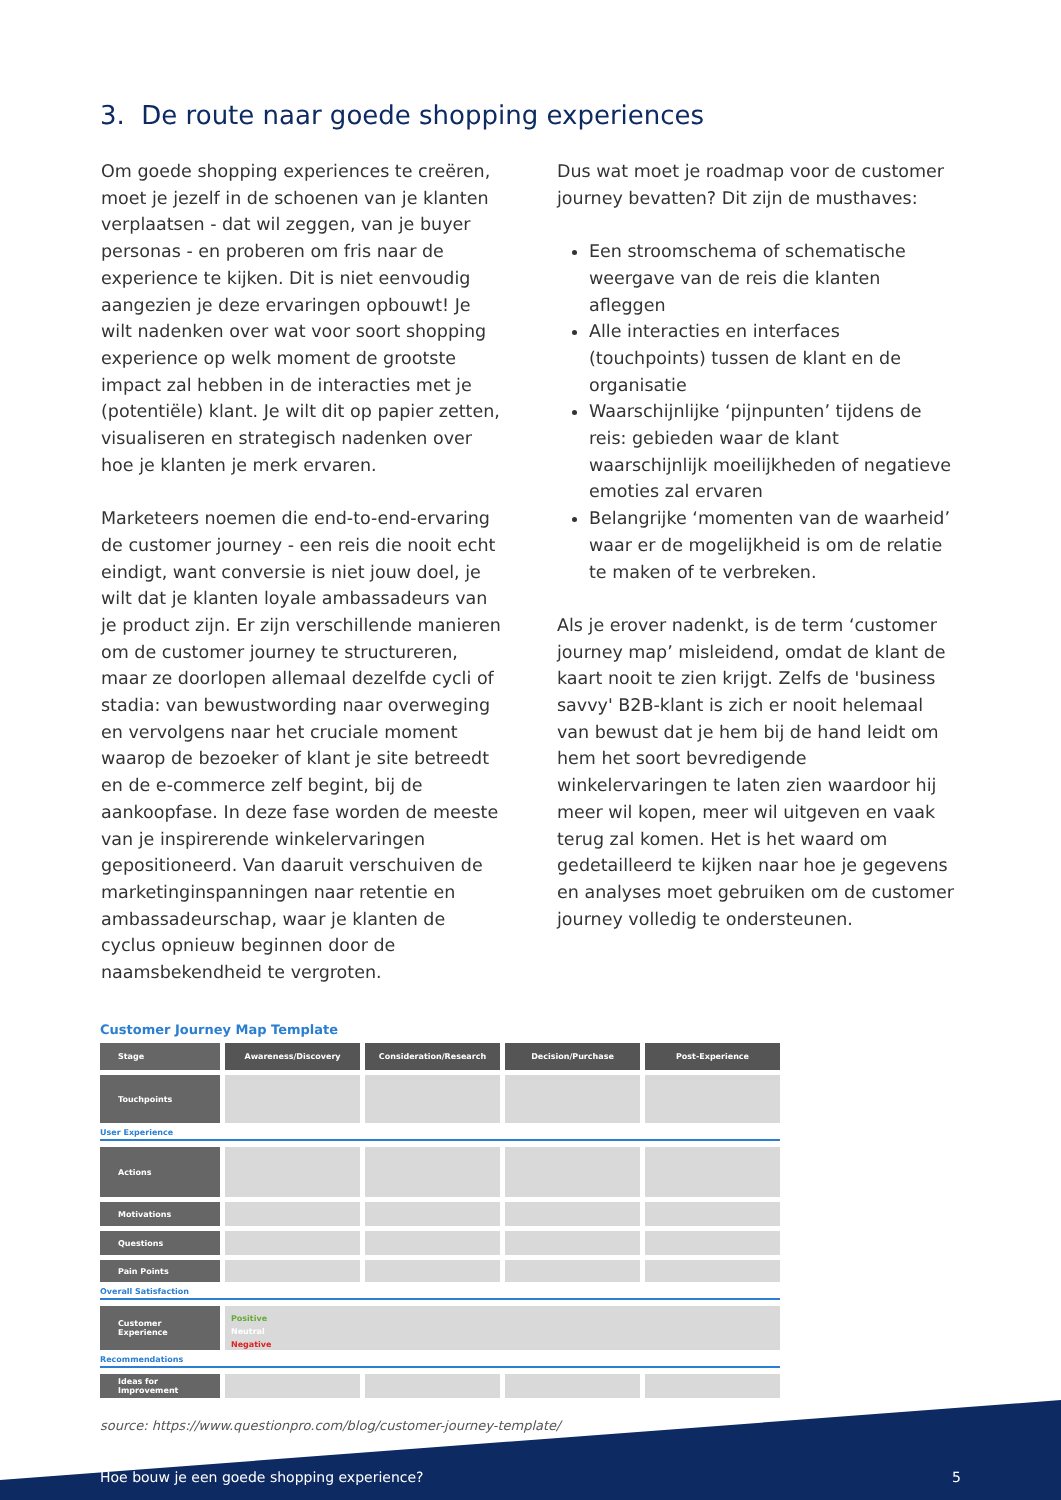3. De route naar goede shopping experiences
Om goede shopping experiences te creëren, moet je jezelf in de schoenen van je klanten verplaatsen - dat wil zeggen, van je buyer personas - en proberen om fris naar de experience te kijken. Dit is niet eenvoudig aangezien je deze ervaringen opbouwt! Je wilt nadenken over wat voor soort shopping experience op welk moment de grootste impact zal hebben in de interacties met je (potentiële) klant. Je wilt dit op papier zetten, visualiseren en strategisch nadenken over hoe je klanten je merk ervaren.
Marketeers noemen die end-to-end-ervaring de customer journey - een reis die nooit echt eindigt, want conversie is niet jouw doel, je wilt dat je klanten loyale ambassadeurs van je product zijn. Er zijn verschillende manieren om de customer journey te structureren, maar ze doorlopen allemaal dezelfde cycli of stadia: van bewustwording naar overweging en vervolgens naar het cruciale moment waarop de bezoeker of klant je site betreedt en de e-commerce zelf begint, bij de aankoopfase. In deze fase worden de meeste van je inspirerende winkelervaringen gepositioneerd. Van daaruit verschuiven de marketinginspanningen naar retentie en ambassadeurschap, waar je klanten de cyclus opnieuw beginnen door de naamsbekendheid te vergroten.
Dus wat moet je roadmap voor de customer journey bevatten? Dit zijn de musthaves:
Een stroomschema of schematische weergave van de reis die klanten afleggen
Alle interacties en interfaces (touchpoints) tussen de klant en de organisatie
Waarschijnlijke ‘pijnpunten’ tijdens de reis: gebieden waar de klant waarschijnlijk moeilijkheden of negatieve emoties zal ervaren
Belangrijke ‘momenten van de waarheid’ waar er de mogelijkheid is om de relatie te maken of te verbreken.
Als je erover nadenkt, is de term ‘customer journey map’ misleidend, omdat de klant de kaart nooit te zien krijgt. Zelfs de 'business savvy' B2B-klant is zich er nooit helemaal van bewust dat je hem bij de hand leidt om hem het soort bevredigende winkelervaringen te laten zien waardoor hij meer wil kopen, meer wil uitgeven en vaak terug zal komen. Het is het waard om gedetailleerd te kijken naar hoe je gegevens en analyses moet gebruiken om de customer journey volledig te ondersteunen.
Customer Journey Map Template
Stage Awareness/Discovery Consideration/Research Decision/Purchase Post-Experience
Touchpoints
User Experience
Actions
Motivations
Questions
Pain Points
Overall Satisfaction
Customer Experience
Positive
Neutral
Negative
Recommendations
Ideas for Improvement
source: https://www.questionpro.com/blog/customer-journey-template/
Hoe bouw je een goede shopping experience? 5